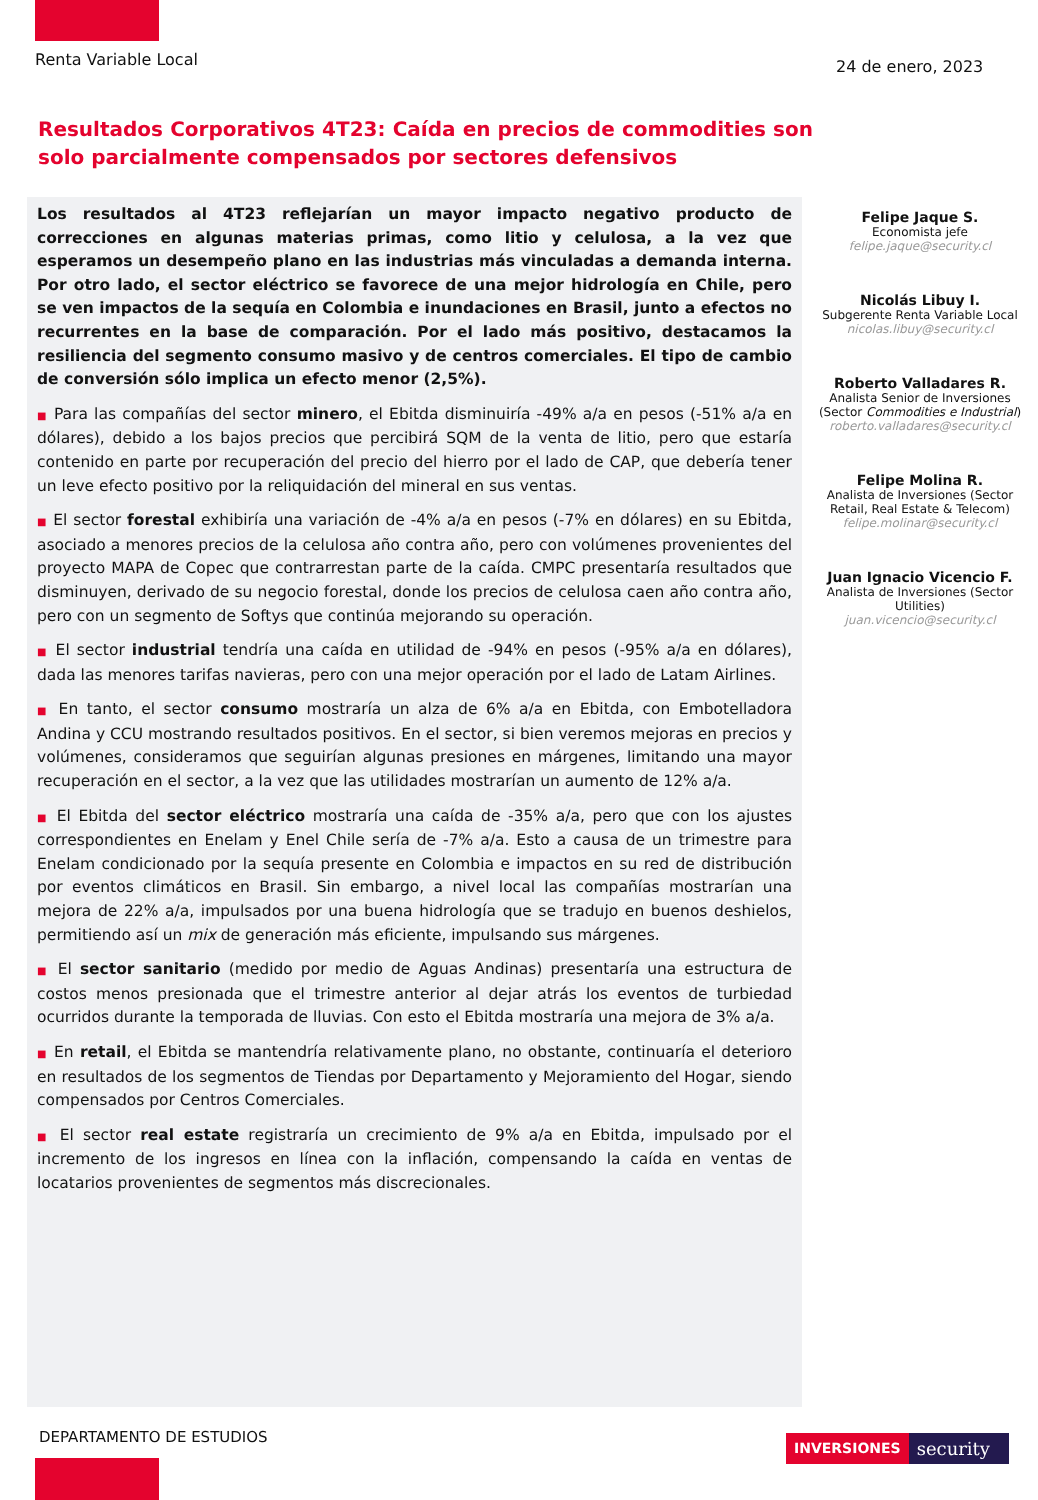Renta Variable Local 24 de enero, 2023
Resultados Corporativos 4T23: Caída en precios de commodities son solo parcialmente compensados por sectores defensivos
Los resultados al 4T23 reflejarían un mayor impacto negativo producto de correcciones en algunas materias primas, como litio y celulosa, a la vez que esperamos un desempeño plano en las industrias más vinculadas a demanda interna. Por otro lado, el sector eléctrico se favorece de una mejor hidrología en Chile, pero se ven impactos de la sequía en Colombia e inundaciones en Brasil, junto a efectos no recurrentes en la base de comparación. Por el lado más positivo, destacamos la resiliencia del segmento consumo masivo y de centros comerciales. El tipo de cambio de conversión sólo implica un efecto menor (2,5%).
■ Para las compañías del sector minero, el Ebitda disminuiría -49% a/a en pesos (-51% a/a en dólares), debido a los bajos precios que percibirá SQM de la venta de litio, pero que estaría contenido en parte por recuperación del precio del hierro por el lado de CAP, que debería tener un leve efecto positivo por la reliquidación del mineral en sus ventas.
■ El sector forestal exhibiría una variación de -4% a/a en pesos (-7% en dólares) en su Ebitda, asociado a menores precios de la celulosa año contra año, pero con volúmenes provenientes del proyecto MAPA de Copec que contrarrestan parte de la caída. CMPC presentaría resultados que disminuyen, derivado de su negocio forestal, donde los precios de celulosa caen año contra año, pero con un segmento de Softys que continúa mejorando su operación.
■ El sector industrial tendría una caída en utilidad de -94% en pesos (-95% a/a en dólares), dada las menores tarifas navieras, pero con una mejor operación por el lado de Latam Airlines.
■ En tanto, el sector consumo mostraría un alza de 6% a/a en Ebitda, con Embotelladora Andina y CCU mostrando resultados positivos. En el sector, si bien veremos mejoras en precios y volúmenes, consideramos que seguirían algunas presiones en márgenes, limitando una mayor recuperación en el sector, a la vez que las utilidades mostrarían un aumento de 12% a/a.
■ El Ebitda del sector eléctrico mostraría una caída de -35% a/a, pero que con los ajustes correspondientes en Enelam y Enel Chile sería de -7% a/a. Esto a causa de un trimestre para Enelam condicionado por la sequía presente en Colombia e impactos en su red de distribución por eventos climáticos en Brasil. Sin embargo, a nivel local las compañías mostrarían una mejora de 22% a/a, impulsados por una buena hidrología que se tradujo en buenos deshielos, permitiendo así un mix de generación más eficiente, impulsando sus márgenes.
■ El sector sanitario (medido por medio de Aguas Andinas) presentaría una estructura de costos menos presionada que el trimestre anterior al dejar atrás los eventos de turbiedad ocurridos durante la temporada de lluvias. Con esto el Ebitda mostraría una mejora de 3% a/a.
■ En retail, el Ebitda se mantendría relativamente plano, no obstante, continuaría el deterioro en resultados de los segmentos de Tiendas por Departamento y Mejoramiento del Hogar, siendo compensados por Centros Comerciales.
■ El sector real estate registraría un crecimiento de 9% a/a en Ebitda, impulsado por el incremento de los ingresos en línea con la inflación, compensando la caída en ventas de locatarios provenientes de segmentos más discrecionales.
Felipe Jaque S.
Economista jefe
felipe.jaque@security.cl
Nicolás Libuy I.
Subgerente Renta Variable Local
nicolas.libuy@security.cl
Roberto Valladares R.
Analista Senior de Inversiones (Sector Commodities e Industrial)
roberto.valladares@security.cl
Felipe Molina R.
Analista de Inversiones (Sector Retail, Real Estate & Telecom)
felipe.molinar@security.cl
Juan Ignacio Vicencio F.
Analista de Inversiones (Sector Utilities)
juan.vicencio@security.cl
DEPARTAMENTO DE ESTUDIOS INVERSIONES security